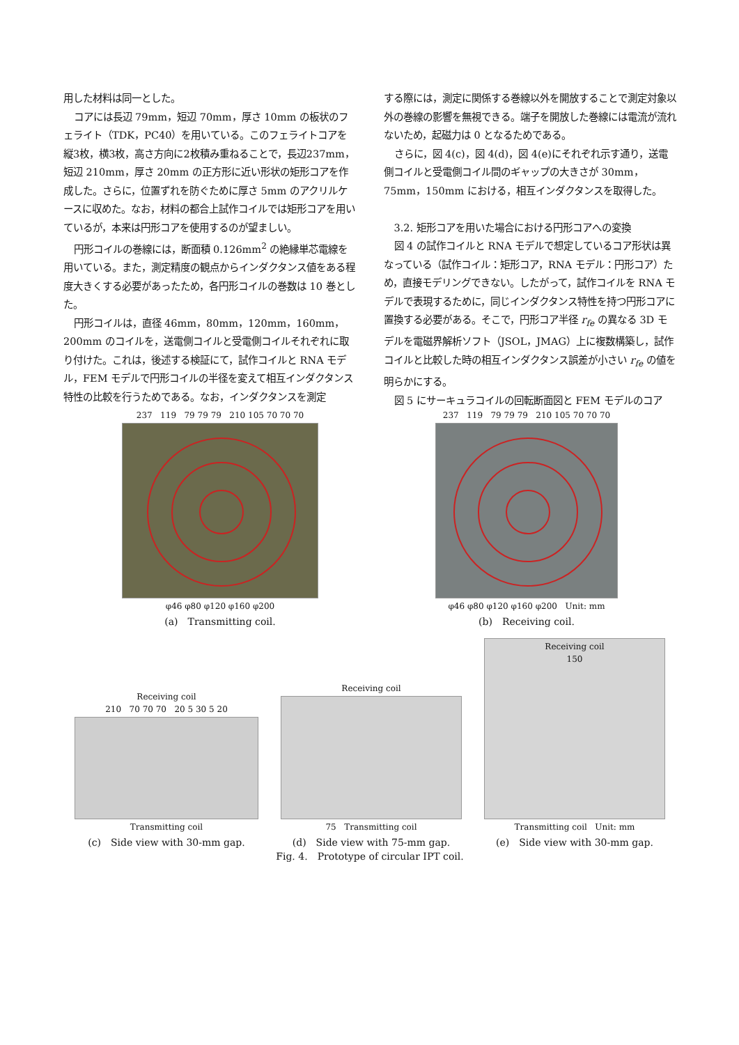用した材料は同一とした。
コアには長辺 79mm，短辺 70mm，厚さ 10mm の板状のフェライト（TDK，PC40）を用いている。このフェライトコアを縦3枚，横3枚，高さ方向に2枚積み重ねることで，長辺237mm，短辺 210mm，厚さ 20mm の正方形に近い形状の矩形コアを作成した。さらに，位置ずれを防ぐために厚さ 5mm のアクリルケースに収めた。なお，材料の都合上試作コイルでは矩形コアを用いているが，本来は円形コアを使用するのが望ましい。
円形コイルの巻線には，断面積 0.126mm<sup>2</sup> の絶縁単芯電線を用いている。また，測定精度の観点からインダクタンス値をある程度大きくする必要があったため，各円形コイルの巻数は 10 巻とした。
円形コイルは，直径 46mm，80mm，120mm，160mm，200mm のコイルを，送電側コイルと受電側コイルそれぞれに取り付けた。これは，後述する検証にて，試作コイルと RNA モデル，FEM モデルで円形コイルの半径を変えて相互インダクタンス特性の比較を行うためである。なお，インダクタンスを測定
する際には，測定に関係する巻線以外を開放することで測定対象以外の巻線の影響を無視できる。端子を開放した巻線には電流が流れないため，起磁力は 0 となるためである。
さらに，図 4(c)，図 4(d)，図 4(e)にそれぞれ示す通り，送電側コイルと受電側コイル間のギャップの大きさが 30mm，75mm，150mm における，相互インダクタンスを取得した。
3.2. 矩形コアを用いた場合における円形コアへの変換
図 4 の試作コイルと RNA モデルで想定しているコア形状は異なっている（試作コイル：矩形コア，RNA モデル：円形コア）ため，直接モデリングできない。したがって，試作コイルを RNA モデルで表現するために，同じインダクタンス特性を持つ円形コアに置換する必要がある。そこで，円形コア半径 r<sub>fe</sub> の異なる 3D モデルを電磁界解析ソフト（JSOL，JMAG）上に複数構築し，試作コイルと比較した時の相互インダクタンス誤差が小さい r<sub>fe</sub> の値を明らかにする。
図 5 にサーキュラコイルの回転断面図と FEM モデルのコア
237 119 79 79 79 210 105 70 70 70
φ46 φ80 φ120 φ160 φ200
(a)　Transmitting coil.
237 119 79 79 79 210 105 70 70 70
φ46 φ80 φ120 φ160 φ200 Unit: mm
(b)　Receiving coil.
Receiving coil
210 70 70 70 20 5 30 5 20
Transmitting coil
(c)　Side view with 30-mm gap.
Receiving coil
75 Transmitting coil
(d)　Side view with 75-mm gap.
Receiving coil
150
Transmitting coil Unit: mm
(e)　Side view with 30-mm gap.
Fig. 4.　Prototype of circular IPT coil.